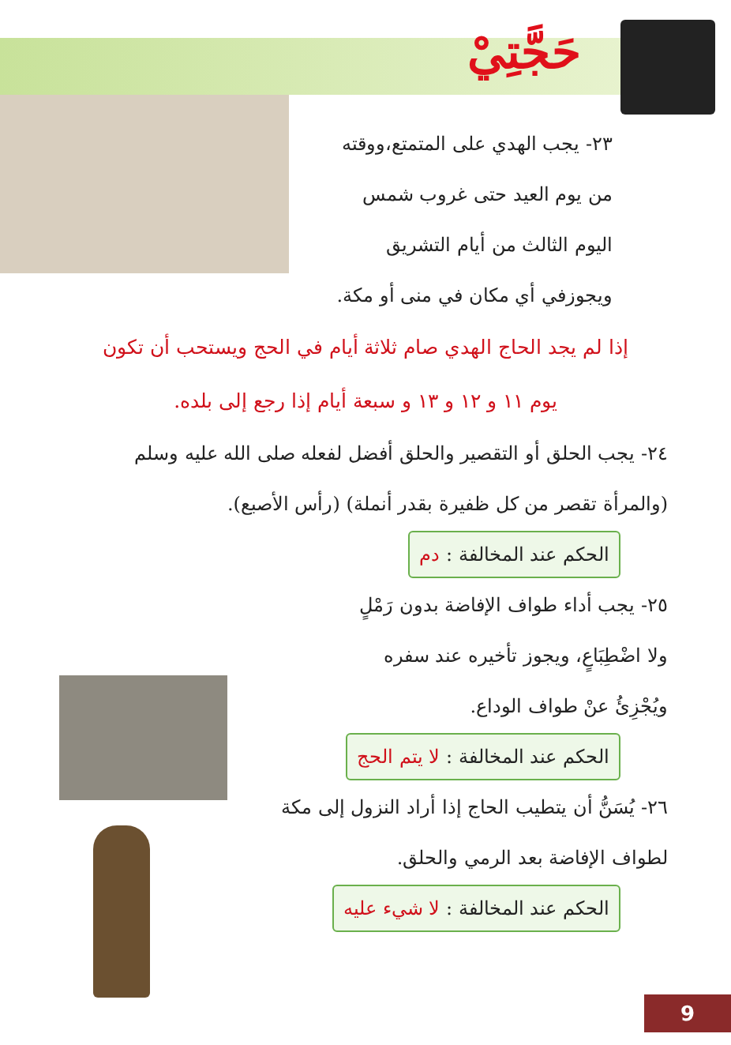حَجَّتِيْ
٢٣- يجب الهدي على المتمتع،ووقته
من يوم العيد حتى غروب شمس
اليوم الثالث من أيام التشريق
ويجوزفي أي مكان في منى أو مكة.
إذا لم يجد الحاج الهدي صام ثلاثة أيام في الحج ويستحب أن تكون
يوم ١١ و ١٢ و ١٣ و سبعة أيام إذا رجع إلى بلده.
٢٤- يجب الحلق أو التقصير والحلق أفضل لفعله صلى الله عليه وسلم
(والمرأة تقصر من كل ظفيرة بقدر أنملة) (رأس الأصبع).
الحكم عند المخالفة : دم
٢٥- يجب أداء طواف الإفاضة بدون رَمْلٍ
ولا اضْطِبَاعٍ، ويجوز تأخيره عند سفره
ويُجْزِئُ عنْ طواف الوداع.
الحكم عند المخالفة : لا يتم الحج
٢٦- يُسَنُّ أن يتطيب الحاج إذا أراد النزول إلى مكة
لطواف الإفاضة بعد الرمي والحلق.
الحكم عند المخالفة : لا شيء عليه
9